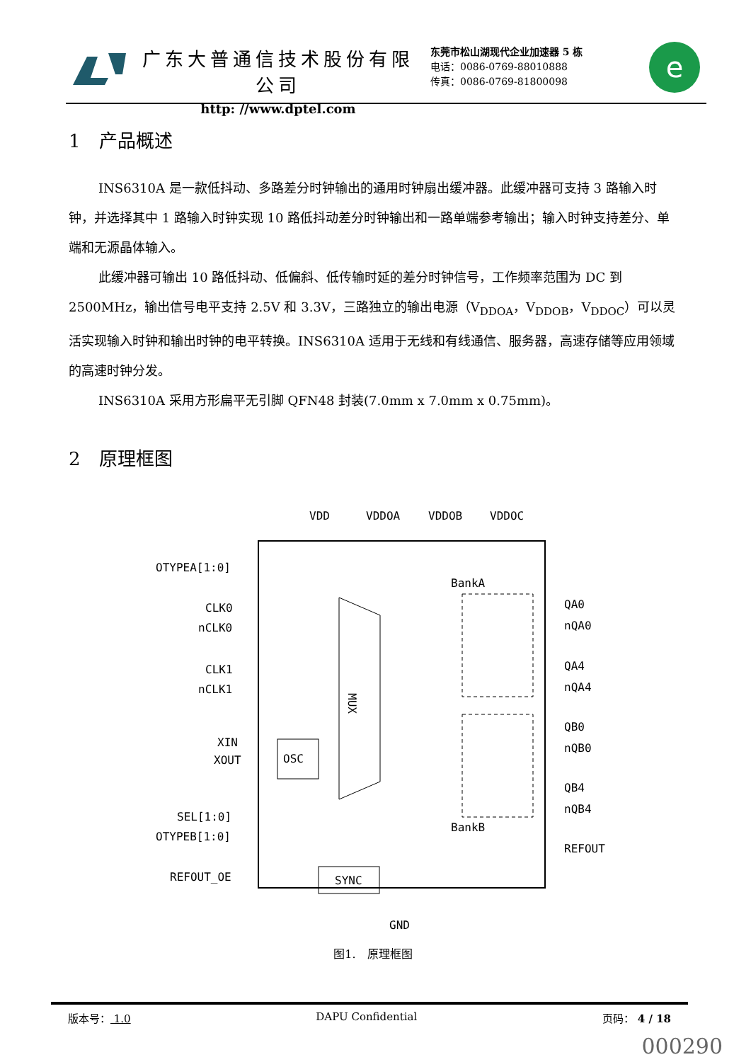广东大普通信技术股份有限公司
http: //www.dptel.com
东莞市松山湖现代企业加速器 5 栋
电话：0086-0769-88010888
传真：0086-0769-81800098
e
1　产品概述
INS6310A 是一款低抖动、多路差分时钟输出的通用时钟扇出缓冲器。此缓冲器可支持 3 路输入时钟，并选择其中 1 路输入时钟实现 10 路低抖动差分时钟输出和一路单端参考输出；输入时钟支持差分、单端和无源晶体输入。
此缓冲器可输出 10 路低抖动、低偏斜、低传输时延的差分时钟信号，工作频率范围为 DC 到 2500MHz，输出信号电平支持 2.5V 和 3.3V，三路独立的输出电源（V<sub>DDOA</sub>，V<sub>DDOB</sub>，V<sub>DDOC</sub>）可以灵活实现输入时钟和输出时钟的电平转换。INS6310A 适用于无线和有线通信、服务器，高速存储等应用领域的高速时钟分发。
INS6310A 采用方形扁平无引脚 QFN48 封装(7.0mm x 7.0mm x 0.75mm)。
2　原理框图
VDD
VDDOA
VDDOB
VDDOC
OTYPEA[1:0]
CLK0
nCLK0
CLK1
nCLK1
XIN
XOUT
SEL[1:0]
OTYPEB[1:0]
REFOUT_OE
MUX
OSC
SYNC
BankA
BankB
QA0
nQA0
QA4
nQA4
QB0
nQB0
QB4
nQB4
REFOUT
GND
图1.　原理框图
版本号： 1.0 DAPU Confidential 页码： 4 / 18
000290